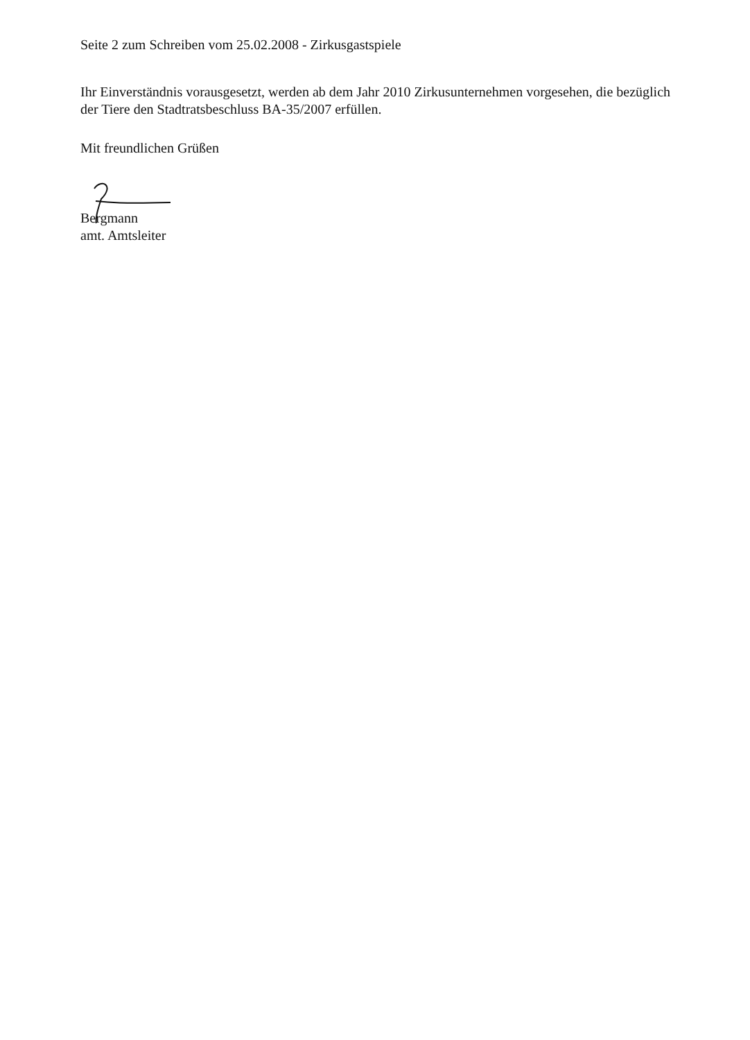Seite 2 zum Schreiben vom 25.02.2008 - Zirkusgastspiele
Ihr Einverständnis vorausgesetzt, werden ab dem Jahr 2010 Zirkusunternehmen vorgesehen, die bezüglich der Tiere den Stadtratsbeschluss BA-35/2007 erfüllen.
Mit freundlichen Grüßen
Bergmann
amt. Amtsleiter